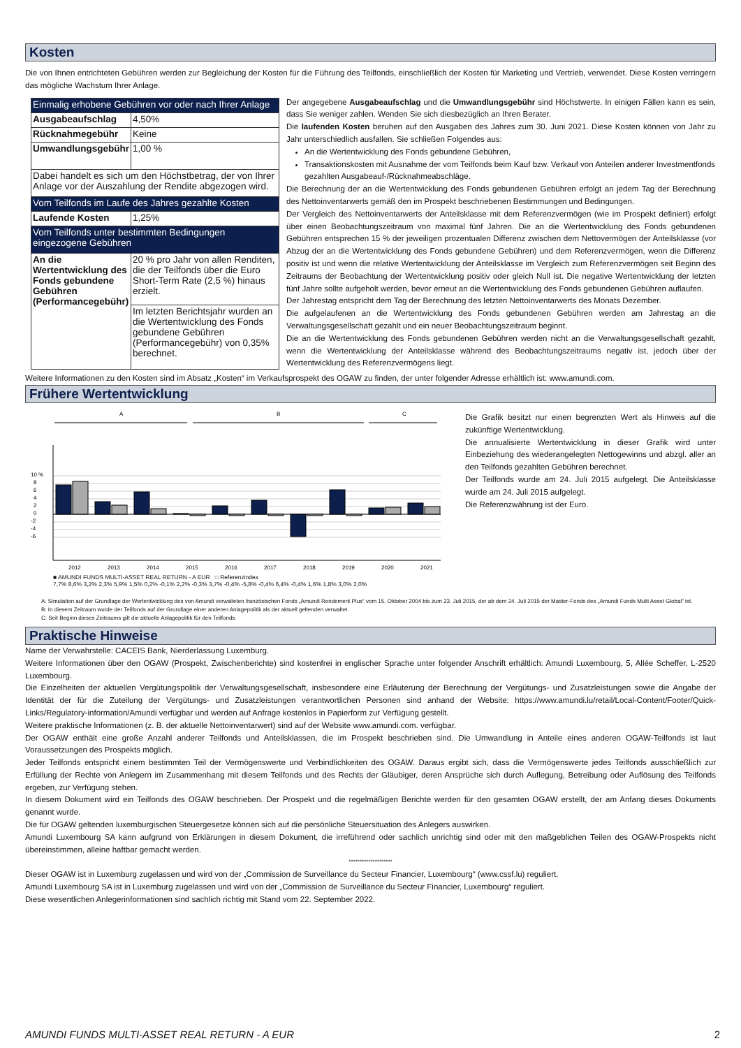Kosten
Die von Ihnen entrichteten Gebühren werden zur Begleichung der Kosten für die Führung des Teilfonds, einschließlich der Kosten für Marketing und Vertrieb, verwendet. Diese Kosten verringern das mögliche Wachstum Ihrer Anlage.
| Einmalig erhobene Gebühren vor oder nach Ihrer Anlage | |
| Ausgabeaufschlag | 4,50% |
| Rücknahmegebühr | Keine |
| Umwandlungsgebühr | 1,00 % |
| Dabei handelt es sich um den Höchstbetrag, der von Ihrer Anlage vor der Auszahlung der Rendite abgezogen wird. | |
| Vom Teilfonds im Laufe des Jahres gezahlte Kosten | |
| Laufende Kosten | 1,25% |
| Vom Teilfonds unter bestimmten Bedingungen eingezogene Gebühren | |
| An die Wertentwicklung des Fonds gebundene Gebühren (Performancegebühr) | 20 % pro Jahr von allen Renditen, die der Teilfonds über die Euro Short-Term Rate (2,5 %) hinaus erzielt. |
| | Im letzten Berichtsjahr wurden an die Wertentwicklung des Fonds gebundene Gebühren (Performancegebühr) von 0,35% berechnet. |
Der angegebene Ausgabeaufschlag und die Umwandlungsgebühr sind Höchstwerte. In einigen Fällen kann es sein, dass Sie weniger zahlen. Wenden Sie sich diesbezüglich an Ihren Berater.
Die laufenden Kosten beruhen auf den Ausgaben des Jahres zum 30. Juni 2021. Diese Kosten können von Jahr zu Jahr unterschiedlich ausfallen. Sie schließen Folgendes aus:
An die Wertentwicklung des Fonds gebundene Gebühren,
Transaktionskosten mit Ausnahme der vom Teilfonds beim Kauf bzw. Verkauf von Anteilen anderer Investmentfonds gezahlten Ausgabeauf-/Rücknahmeabschläge.
Die Berechnung der an die Wertentwicklung des Fonds gebundenen Gebühren erfolgt an jedem Tag der Berechnung des Nettoinventarwerts gemäß den im Prospekt beschriebenen Bestimmungen und Bedingungen.
Der Vergleich des Nettoinventarwerts der Anteilsklasse mit dem Referenzvermögen (wie im Prospekt definiert) erfolgt über einen Beobachtungszeitraum von maximal fünf Jahren. Die an die Wertentwicklung des Fonds gebundenen Gebühren entsprechen 15 % der jeweiligen prozentualen Differenz zwischen dem Nettovermögen der Anteilsklasse (vor Abzug der an die Wertentwicklung des Fonds gebundene Gebühren) und dem Referenzvermögen, wenn die Differenz positiv ist und wenn die relative Wertentwicklung der Anteilsklasse im Vergleich zum Referenzvermögen seit Beginn des Zeitraums der Beobachtung der Wertentwicklung positiv oder gleich Null ist. Die negative Wertentwicklung der letzten fünf Jahre sollte aufgeholt werden, bevor erneut an die Wertentwicklung des Fonds gebundenen Gebühren auflaufen.
Der Jahrestag entspricht dem Tag der Berechnung des letzten Nettoinventarwerts des Monats Dezember.
Die aufgelaufenen an die Wertentwicklung des Fonds gebundenen Gebühren werden am Jahrestag an die Verwaltungsgesellschaft gezahlt und ein neuer Beobachtungszeitraum beginnt.
Die an die Wertentwicklung des Fonds gebundenen Gebühren werden nicht an die Verwaltungsgesellschaft gezahlt, wenn die Wertentwicklung der Anteilsklasse während des Beobachtungszeitraums negativ ist, jedoch über der Wertentwicklung des Referenzvermögens liegt.
Weitere Informationen zu den Kosten sind im Absatz „Kosten“ im Verkaufsprospekt des OGAW zu finden, der unter folgender Adresse erhältlich ist: www.amundi.com.
Frühere Wertentwicklung
A
B
C
10 %
8
6
4
2
0
-2
-4
-6
2012
2013
2014
2015
2016
2017
2018
2019
2020
2021
Die Grafik besitzt nur einen begrenzten Wert als Hinweis auf die zukünftige Wertentwicklung.
Die annualisierte Wertentwicklung in dieser Grafik wird unter Einbeziehung des wiederangelegten Nettogewinns und abzgl. aller an den Teilfonds gezahlten Gebühren berechnet.
Der Teilfonds wurde am 24. Juli 2015 aufgelegt. Die Anteilsklasse wurde am 24. Juli 2015 aufgelegt.
Die Referenzwährung ist der Euro.
■ AMUNDI FUNDS MULTI-ASSET REAL RETURN - A EUR □ Referenzindex
7,7% 8,6% 3,2% 2,3% 5,9% 1,5% 0,2% -0,1% 2,2% -0,3% 3,7% -0,4% -5,8% -0,4% 6,4% -0,4% 1,6% 1,8% 3,0% 2,0%
A: Simulation auf der Grundlage der Wertentwicklung des von Amundi verwalteten französischen Fonds „Amundi Rendement Plus“ vom 15. Oktober 2004 bis zum 23. Juli 2015, der ab dem 24. Juli 2015 der Master-Fonds des „Amundi Funds Multi Asset Global“ ist.
B: In diesem Zeitraum wurde der Teilfonds auf der Grundlage einer anderen Anlagepolitik als der aktuell geltenden verwaltet.
C: Seit Beginn dieses Zeitraums gilt die aktuelle Anlagepolitik für den Teilfonds.
Praktische Hinweise
Name der Verwahrstelle: CACEIS Bank, Nierderlassung Luxemburg.
Weitere Informationen über den OGAW (Prospekt, Zwischenberichte) sind kostenfrei in englischer Sprache unter folgender Anschrift erhältlich: Amundi Luxembourg, 5, Allée Scheffer, L-2520 Luxembourg.
Die Einzelheiten der aktuellen Vergütungspolitik der Verwaltungsgesellschaft, insbesondere eine Erläuterung der Berechnung der Vergütungs- und Zusatzleistungen sowie die Angabe der Identität der für die Zuteilung der Vergütungs- und Zusatzleistungen verantwortlichen Personen sind anhand der Website: https://www.amundi.lu/retail/Local-Content/Footer/Quick-Links/Regulatory-information/Amundi verfügbar und werden auf Anfrage kostenlos in Papierform zur Verfügung gestellt.
Weitere praktische Informationen (z. B. der aktuelle Nettoinventarwert) sind auf der Website www.amundi.com. verfügbar.
Der OGAW enthält eine große Anzahl anderer Teilfonds und Anteilsklassen, die im Prospekt beschrieben sind. Die Umwandlung in Anteile eines anderen OGAW-Teilfonds ist laut Voraussetzungen des Prospekts möglich.
Jeder Teilfonds entspricht einem bestimmten Teil der Vermögenswerte und Verbindlichkeiten des OGAW. Daraus ergibt sich, dass die Vermögenswerte jedes Teilfonds ausschließlich zur Erfüllung der Rechte von Anlegern im Zusammenhang mit diesem Teilfonds und des Rechts der Gläubiger, deren Ansprüche sich durch Auflegung, Betreibung oder Auflösung des Teilfonds ergeben, zur Verfügung stehen.
In diesem Dokument wird ein Teilfonds des OGAW beschrieben. Der Prospekt und die regelmäßigen Berichte werden für den gesamten OGAW erstellt, der am Anfang dieses Dokuments genannt wurde.
Die für OGAW geltenden luxemburgischen Steuergesetze können sich auf die persönliche Steuersituation des Anlegers auswirken.
Amundi Luxembourg SA kann aufgrund von Erklärungen in diesem Dokument, die irreführend oder sachlich unrichtig sind oder mit den maßgeblichen Teilen des OGAW-Prospekts nicht übereinstimmen, alleine haftbar gemacht werden.
********************
Dieser OGAW ist in Luxemburg zugelassen und wird von der „Commission de Surveillance du Secteur Financier, Luxembourg“ (www.cssf.lu) reguliert.
Amundi Luxembourg SA ist in Luxemburg zugelassen und wird von der „Commission de Surveillance du Secteur Financier, Luxembourg“ reguliert.
Diese wesentlichen Anlegerinformationen sind sachlich richtig mit Stand vom 22. September 2022.
AMUNDI FUNDS MULTI-ASSET REAL RETURN - A EUR 2